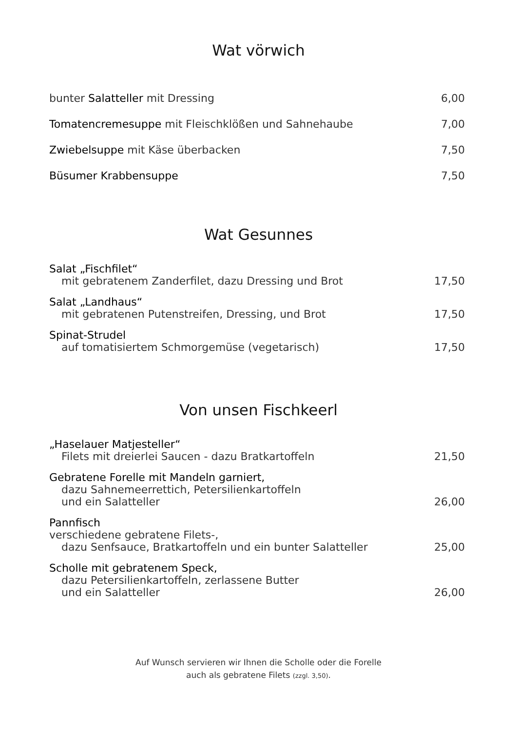Wat vörwich
bunter Salatteller mit Dressing 6,00
Tomatencremesuppe mit Fleischklößen und Sahnehaube 7,00
Zwiebelsuppe mit Käse überbacken 7,50
Büsumer Krabbensuppe 7,50
Wat Gesunnes
Salat „Fischfilet“
mit gebratenem Zanderfilet, dazu Dressing und Brot 17,50
Salat „Landhaus“
mit gebratenen Putenstreifen, Dressing, und Brot 17,50
Spinat-Strudel
auf tomatisiertem Schmorgemüse (vegetarisch) 17,50
Von unsen Fischkeerl
„Haselauer Matjesteller“
Filets mit dreierlei Saucen - dazu Bratkartoffeln 21,50
Gebratene Forelle mit Mandeln garniert,
dazu Sahnemeerrettich, Petersilienkartoffeln
und ein Salatteller 26,00
Pannfisch
verschiedene gebratene Filets-,
dazu Senfsauce, Bratkartoffeln und ein bunter Salatteller 25,00
Scholle mit gebratenem Speck,
dazu Petersilienkartoffeln, zerlassene Butter
und ein Salatteller 26,00
Auf Wunsch servieren wir Ihnen die Scholle oder die Forelle
auch als gebratene Filets (zzgl. 3,50).